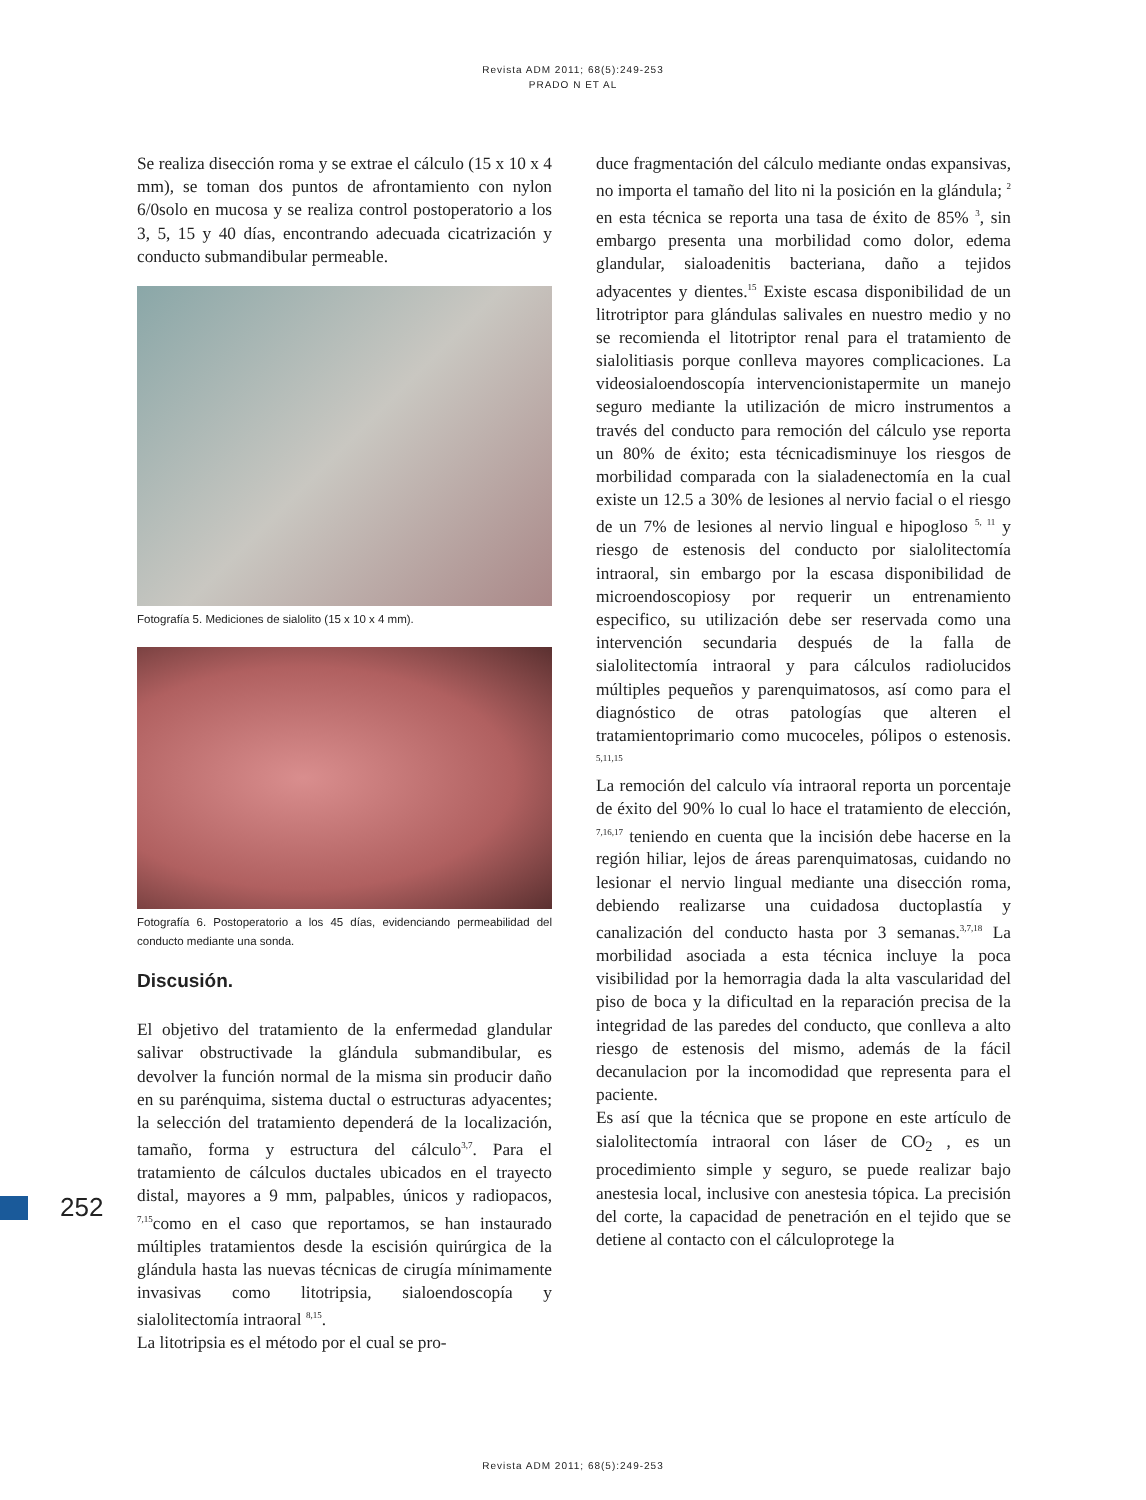Revista ADM 2011; 68(5):249-253
PRADO N ET AL
Se realiza disección roma y se extrae el cálculo (15 x 10 x 4 mm), se toman dos puntos de afrontamiento con nylon 6/0solo en mucosa y se realiza control postoperatorio a los 3, 5, 15 y 40 días, encontrando adecuada cicatrización y conducto submandibular permeable.
Fotografía 5. Mediciones de sialolito (15 x 10 x 4 mm).
Fotografía 6. Postoperatorio a los 45 días, evidenciando permeabilidad del conducto mediante una sonda.
Discusión.
El objetivo del tratamiento de la enfermedad glandular salivar obstructivade la glándula submandibular, es devolver la función normal de la misma sin producir daño en su parénquima, sistema ductal o estructuras adyacentes; la selección del tratamiento dependerá de la localización, tamaño, forma y estructura del cálculo<sup>3,7</sup>. Para el tratamiento de cálculos ductales ubicados en el trayecto distal, mayores a 9 mm, palpables, únicos y radiopacos, <sup>7,15</sup>como en el caso que reportamos, se han instaurado múltiples tratamientos desde la escisión quirúrgica de la glándula hasta las nuevas técnicas de cirugía mínimamente invasivas como litotripsia, sialoendoscopía y sialolitectomía intraoral <sup>8,15</sup>.
La litotripsia es el método por el cual se pro-
duce fragmentación del cálculo mediante ondas expansivas, no importa el tamaño del lito ni la posición en la glándula; <sup>2</sup> en esta técnica se reporta una tasa de éxito de 85% <sup>3</sup>, sin embargo presenta una morbilidad como dolor, edema glandular, sialoadenitis bacteriana, daño a tejidos adyacentes y dientes.<sup>15</sup> Existe escasa disponibilidad de un litrotriptor para glándulas salivales en nuestro medio y no se recomienda el litotriptor renal para el tratamiento de sialolitiasis porque conlleva mayores complicaciones. La videosialoendoscopía intervencionistapermite un manejo seguro mediante la utilización de micro instrumentos a través del conducto para remoción del cálculo yse reporta un 80% de éxito; esta técnicadisminuye los riesgos de morbilidad comparada con la sialadenectomía en la cual existe un 12.5 a 30% de lesiones al nervio facial o el riesgo de un 7% de lesiones al nervio lingual e hipogloso <sup>5, 11</sup> y riesgo de estenosis del conducto por sialolitectomía intraoral, sin embargo por la escasa disponibilidad de microendoscopiosy por requerir un entrenamiento especifico, su utilización debe ser reservada como una intervención secundaria después de la falla de sialolitectomía intraoral y para cálculos radiolucidos múltiples pequeños y parenquimatosos, así como para el diagnóstico de otras patologías que alteren el tratamientoprimario como mucoceles, pólipos o estenosis. <sup>5,11,15</sup>
La remoción del calculo vía intraoral reporta un porcentaje de éxito del 90% lo cual lo hace el tratamiento de elección, <sup>7,16,17</sup> teniendo en cuenta que la incisión debe hacerse en la región hiliar, lejos de áreas parenquimatosas, cuidando no lesionar el nervio lingual mediante una disección roma, debiendo realizarse una cuidadosa ductoplastía y canalización del conducto hasta por 3 semanas.<sup>3,7,18</sup> La morbilidad asociada a esta técnica incluye la poca visibilidad por la hemorragia dada la alta vascularidad del piso de boca y la dificultad en la reparación precisa de la integridad de las paredes del conducto, que conlleva a alto riesgo de estenosis del mismo, además de la fácil decanulacion por la incomodidad que representa para el paciente.
Es así que la técnica que se propone en este artículo de sialolitectomía intraoral con láser de CO<sub>2</sub> , es un procedimiento simple y seguro, se puede realizar bajo anestesia local, inclusive con anestesia tópica. La precisión del corte, la capacidad de penetración en el tejido que se detiene al contacto con el cálculoprotege la
252
Revista ADM 2011; 68(5):249-253